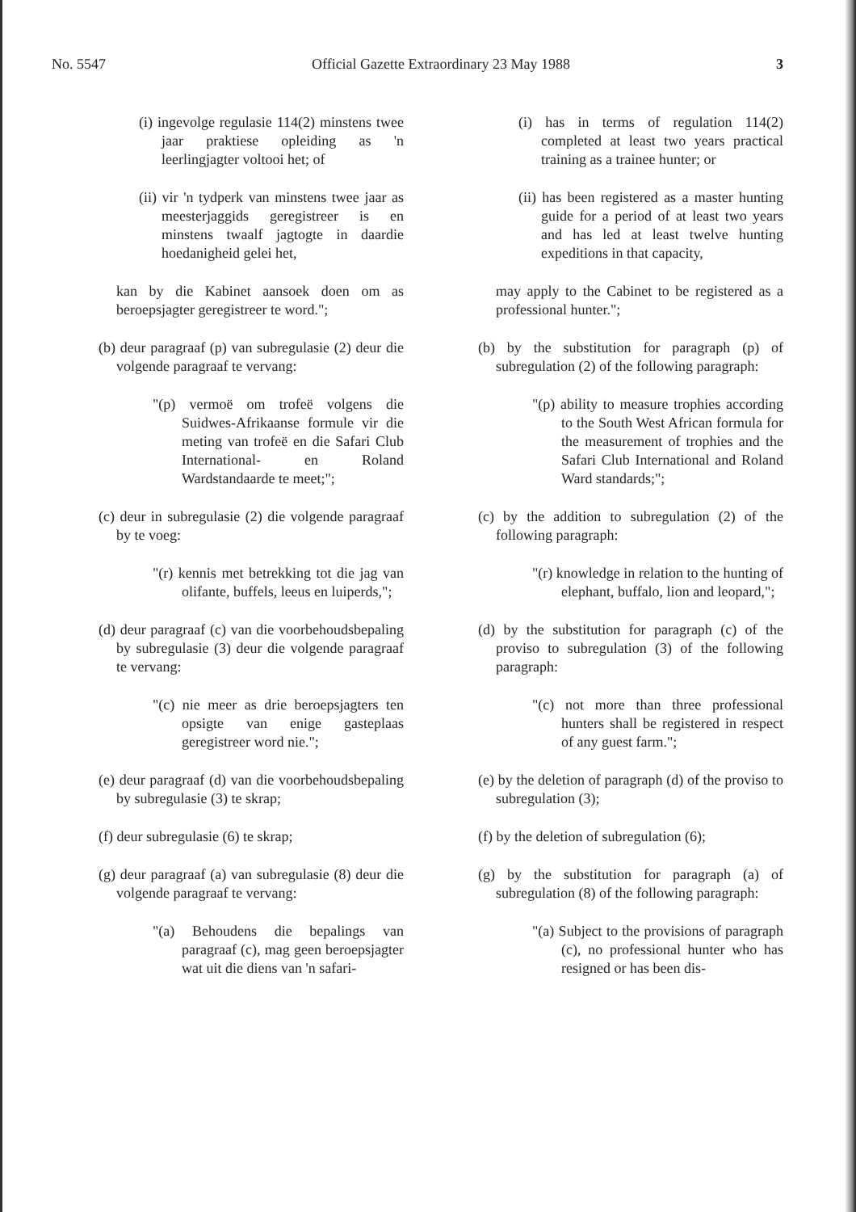No. 5547 Official Gazette Extraordinary 23 May 1988 3
(i) ingevolge regulasie 114(2) minstens twee jaar praktiese opleiding as 'n leerlingjagter voltooi het; of
(ii) vir 'n tydperk van minstens twee jaar as meesterjaggids geregistreer is en minstens twaalf jagtogte in daardie hoedanigheid gelei het,
kan by die Kabinet aansoek doen om as beroepsjagter geregistreer te word.";
(b) deur paragraaf (p) van subregulasie (2) deur die volgende paragraaf te vervang:
"(p) vermoë om trofeë volgens die Suidwes-Afrikaanse formule vir die meting van trofeë en die Safari Club International- en Roland Wardstandaarde te meet;";
(c) deur in subregulasie (2) die volgende paragraaf by te voeg:
"(r) kennis met betrekking tot die jag van olifante, buffels, leeus en luiperds,";
(d) deur paragraaf (c) van die voorbehoudsbepaling by subregulasie (3) deur die volgende paragraaf te vervang:
"(c) nie meer as drie beroepsjagters ten opsigte van enige gasteplaas geregistreer word nie.";
(e) deur paragraaf (d) van die voorbehoudsbepaling by subregulasie (3) te skrap;
(f) deur subregulasie (6) te skrap;
(g) deur paragraaf (a) van subregulasie (8) deur die volgende paragraaf te vervang:
"(a) Behoudens die bepalings van paragraaf (c), mag geen beroepsjagter wat uit die diens van 'n safari-
(i) has in terms of regulation 114(2) completed at least two years practical training as a trainee hunter; or
(ii) has been registered as a master hunting guide for a period of at least two years and has led at least twelve hunting expeditions in that capacity,
may apply to the Cabinet to be registered as a professional hunter.";
(b) by the substitution for paragraph (p) of subregulation (2) of the following paragraph:
"(p) ability to measure trophies according to the South West African formula for the measurement of trophies and the Safari Club International and Roland Ward standards;";
(c) by the addition to subregulation (2) of the following paragraph:
"(r) knowledge in relation to the hunting of elephant, buffalo, lion and leopard,";
(d) by the substitution for paragraph (c) of the proviso to subregulation (3) of the following paragraph:
"(c) not more than three professional hunters shall be registered in respect of any guest farm.";
(e) by the deletion of paragraph (d) of the proviso to subregulation (3);
(f) by the deletion of subregulation (6);
(g) by the substitution for paragraph (a) of subregulation (8) of the following paragraph:
"(a) Subject to the provisions of paragraph (c), no professional hunter who has resigned or has been dis-